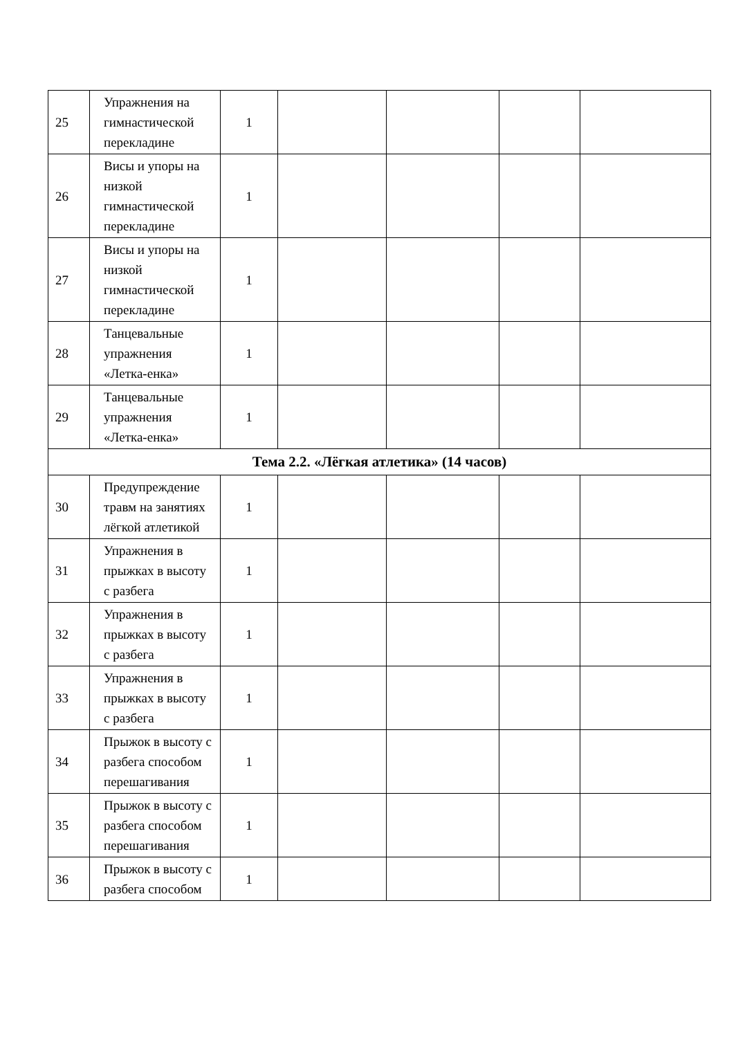| 25 | Упражнения на гимнастической перекладине | 1 | | | | |
| 26 | Висы и упоры на низкой гимнастической перекладине | 1 | | | | |
| 27 | Висы и упоры на низкой гимнастической перекладине | 1 | | | | |
| 28 | Танцевальные упражнения «Летка-енка» | 1 | | | | |
| 29 | Танцевальные упражнения «Летка-енка» | 1 | | | | |
| Тема 2.2. «Лёгкая атлетика» (14 часов) | | | | | | |
| 30 | Предупреждение травм на занятиях лёгкой атлетикой | 1 | | | | |
| 31 | Упражнения в прыжках в высоту с разбега | 1 | | | | |
| 32 | Упражнения в прыжках в высоту с разбега | 1 | | | | |
| 33 | Упражнения в прыжках в высоту с разбега | 1 | | | | |
| 34 | Прыжок в высоту с разбега способом перешагивания | 1 | | | | |
| 35 | Прыжок в высоту с разбега способом перешагивания | 1 | | | | |
| 36 | Прыжок в высоту с разбега способом | 1 | | | | |